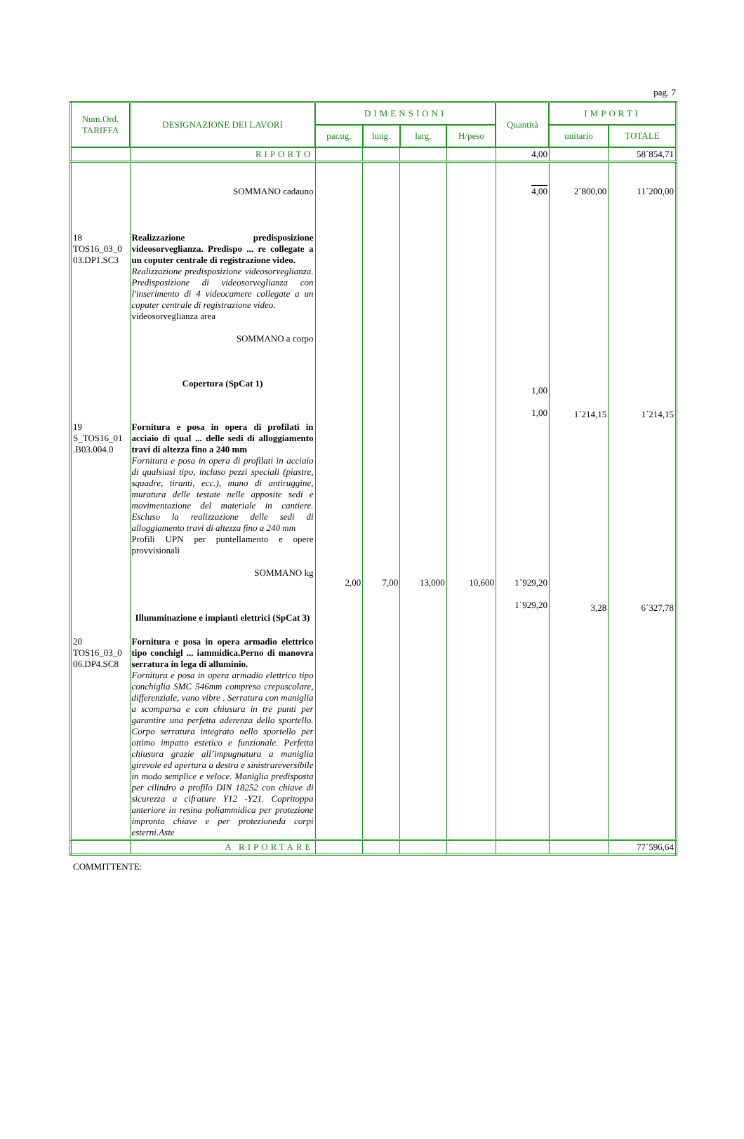pag. 7
| Num.Ord. TARIFFA | DESIGNAZIONE DEI LAVORI | DIMENSIONI | | | | Quantità | IMPORTI | |
| --- | --- | --- | --- | --- | --- | --- | --- | --- |
| | | par.ug. | lung. | larg. | H/peso | | unitario | TOTALE |
| | RIPORTO | | | | | 4,00 | | 58´854,71 |
| | SOMMANO cadauno | | | | | 4,00 | 2´800,00 | 11´200,00 |
| 18 TOS16_03_0 03.DP1.SC3 | Realizzazione predisposizione videosorveglianza. Predispo ... re collegate a un coputer centrale di registrazione video. Realizzazione predisposizione videosorveglianza. Predisposizione di videosorveglianza con l'inserimento di 4 videocamere collegate a un coputer centrale di registrazione video. videosorveglianza area SOMMANO a corpo Copertura (SpCat 1) | | | | | 1,00 1,00 | 1´214,15 | 1´214,15 |
| 19 S_TOS16_01 .B03.004.0 | Fornitura e posa in opera di profilati in acciaio di qual ... delle sedi di alloggiamento travi di altezza fino a 240 mm Fornitura e posa in opera di profilati in acciaio di qualsiasi tipo, incluso pezzi speciali (piastre, squadre, tiranti, ecc.), mano di antiruggine, muratura delle testate nelle apposite sedi e movimentazione del materiale in cantiere. Escluso la realizzazione delle sedi di alloggiamento travi di altezza fino a 240 mm Profili UPN per puntellamento e opere provvisionali SOMMANO kg Illumminazione e impianti elettrici (SpCat 3) | 2,00 | 7,00 | 13,000 | 10,600 | 1´929,20 1´929,20 | 3,28 | 6´327,78 |
| 20 TOS16_03_0 06.DP4.SC8 | Fornitura e posa in opera armadio elettrico tipo conchigl ... iammidica.Perno di manovra serratura in lega di alluminio. Fornitura e posa in opera armadio elettrico tipo conchiglia SMC 546mm compreso crepuscolare, differenziale, vano vibre . Serratura con maniglia a scomparsa e con chiusura in tre punti per garantire una perfetta aderenza dello sportello. Corpo serratura integrato nello sportello per ottimo impatto estetico e funzionale. Perfetta chiusura grazie all’impugnatura a maniglia girevole ed apertura a destra e sinistrareversibile in modo semplice e veloce. Maniglia predisposta per cilindro a profilo DIN 18252 con chiave di sicurezza a cifrature Y12 -Y21. Copritoppa anteriore in resina poliammidica per protezione impronta chiave e per protezioneda corpi esterni.Aste | | | | | | | |
| | A RIPORTARE | | | | | | | 77´596,64 |
COMMITTENTE: